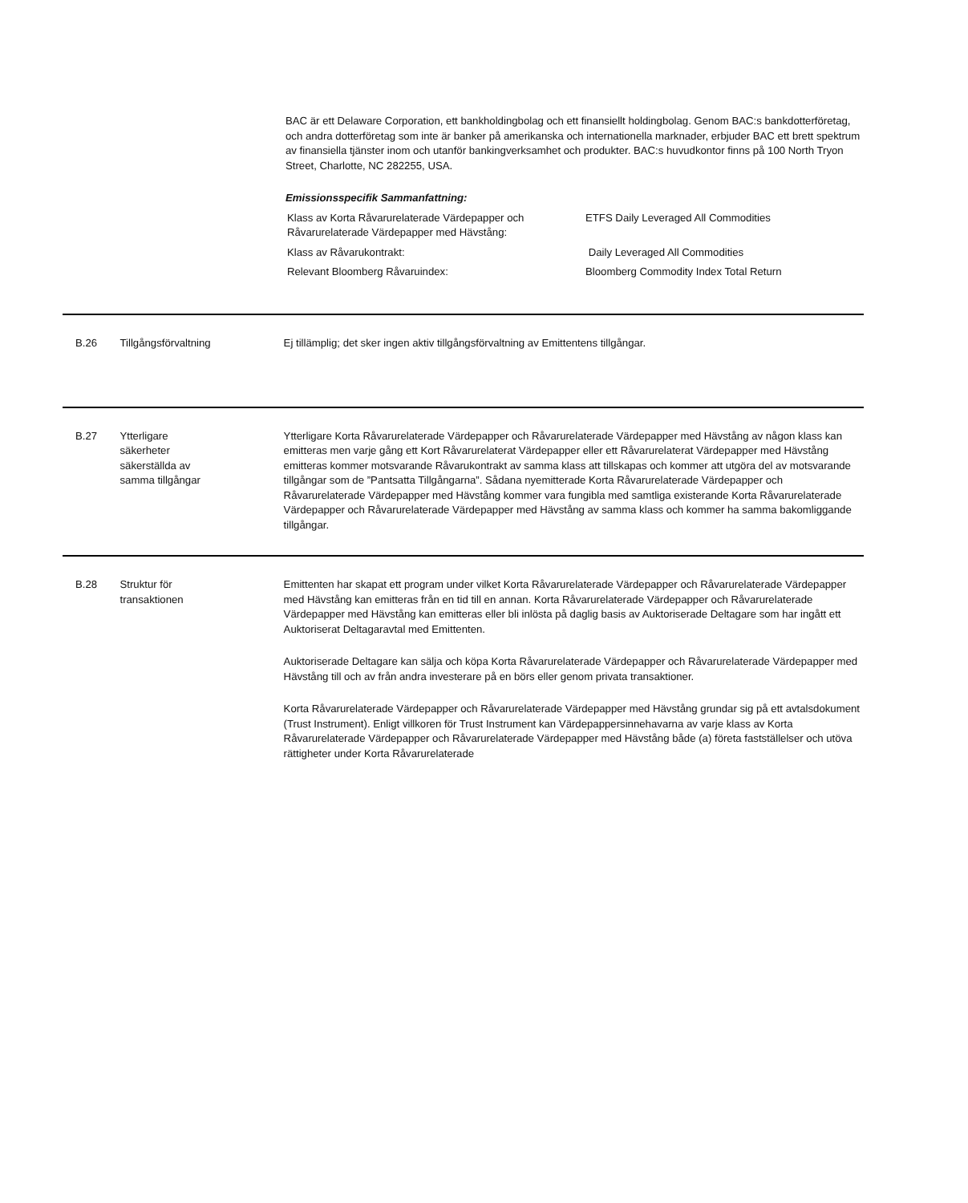BAC är ett Delaware Corporation, ett bankholdingbolag och ett finansiellt holdingbolag. Genom BAC:s bankdotterföretag, och andra dotterföretag som inte är banker på amerikanska och internationella marknader, erbjuder BAC ett brett spektrum av finansiella tjänster inom och utanför bankingverksamhet och produkter. BAC:s huvudkontor finns på 100 North Tryon Street, Charlotte, NC 282255, USA.
Emissionsspecifik Sammanfattning:
| Klass av Korta Råvarurelaterade Värdepapper och Råvarurelaterade Värdepapper med Hävstång: | ETFS Daily Leveraged All Commodities |
| Klass av Råvarukontrakt: | Daily Leveraged All Commodities |
| Relevant Bloomberg Råvaruindex: | Bloomberg Commodity Index Total Return |
B.26 Tillgångsförvaltning Ej tillämplig; det sker ingen aktiv tillgångsförvaltning av Emittentens tillgångar.
B.27 Ytterligare
säkerheter
säkerställda av
samma tillgångar
Ytterligare Korta Råvarurelaterade Värdepapper och Råvarurelaterade Värdepapper med Hävstång av någon klass kan emitteras men varje gång ett Kort Råvarurelaterat Värdepapper eller ett Råvarurelaterat Värdepapper med Hävstång emitteras kommer motsvarande Råvarukontrakt av samma klass att tillskapas och kommer att utgöra del av motsvarande tillgångar som de ”Pantsatta Tillgångarna”. Sådana nyemitterade Korta Råvarurelaterade Värdepapper och Råvarurelaterade Värdepapper med Hävstång kommer vara fungibla med samtliga existerande Korta Råvarurelaterade Värdepapper och Råvarurelaterade Värdepapper med Hävstång av samma klass och kommer ha samma bakomliggande tillgångar.
B.28 Struktur för
transaktionen
Emittenten har skapat ett program under vilket Korta Råvarurelaterade Värdepapper och Råvarurelaterade Värdepapper med Hävstång kan emitteras från en tid till en annan. Korta Råvarurelaterade Värdepapper och Råvarurelaterade Värdepapper med Hävstång kan emitteras eller bli inlösta på daglig basis av Auktoriserade Deltagare som har ingått ett Auktoriserat Deltagaravtal med Emittenten.
Auktoriserade Deltagare kan sälja och köpa Korta Råvarurelaterade Värdepapper och Råvarurelaterade Värdepapper med Hävstång till och av från andra investerare på en börs eller genom privata transaktioner.
Korta Råvarurelaterade Värdepapper och Råvarurelaterade Värdepapper med Hävstång grundar sig på ett avtalsdokument (Trust Instrument). Enligt villkoren för Trust Instrument kan Värdepappersinnehavarna av varje klass av Korta Råvarurelaterade Värdepapper och Råvarurelaterade Värdepapper med Hävstång både (a) företa fastställelser och utöva rättigheter under Korta Råvarurelaterade